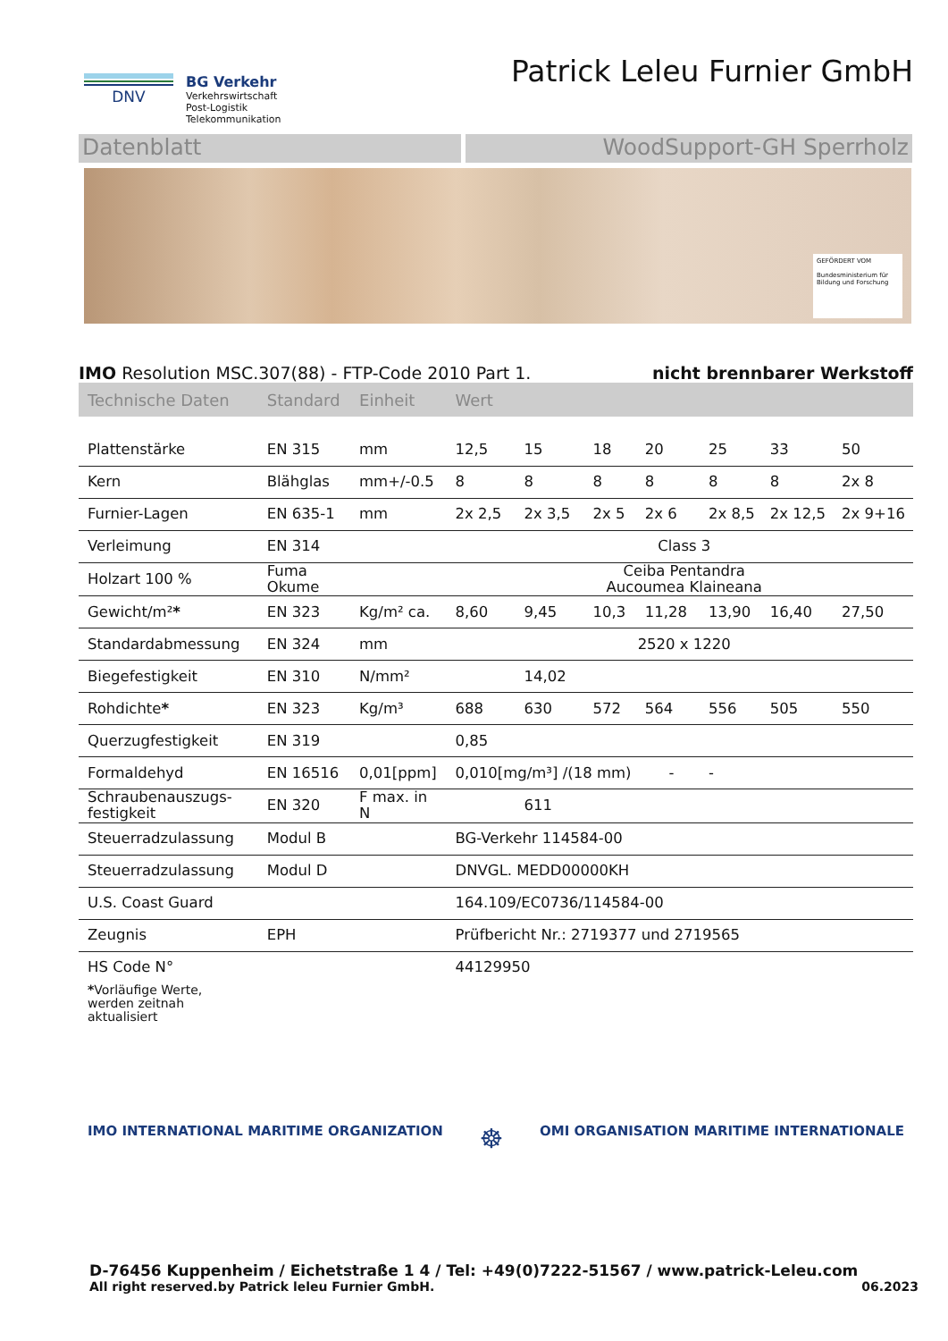DNV BG Verkehr
Verkehrswirtschaft
Post-Logistik
Telekommunikation
Patrick Leleu Furnier GmbH
Datenblatt WoodSupport-GH Sperrholz
GEFÖRDERT VOM
Bundesministerium für Bildung und Forschung
IMO Resolution MSC.307(88) - FTP-Code 2010 Part 1. nicht brennbarer Werkstoff
| Technische Daten | Standard | Einheit | Wert | | | | | | |
| --- | --- | --- | --- | --- | --- | --- | --- | --- | --- |
| Plattenstärke | EN 315 | mm | 12,5 | 15 | 18 | 20 | 25 | 33 | 50 |
| Kern | Blähglas | mm+/-0.5 | 8 | 8 | 8 | 8 | 8 | 8 | 2x 8 |
| Furnier-Lagen | EN 635-1 | mm | 2x 2,5 | 2x 3,5 | 2x 5 | 2x 6 | 2x 8,5 | 2x 12,5 | 2x 9+16 |
| Verleimung | EN 314 | | Class 3 | | | | | | |
| Holzart 100 % | Fuma Okume | | Ceiba Pentandra Aucoumea Klaineana | | | | | | |
| Gewicht/m² * | EN 323 | Kg/m² ca. | 8,60 | 9,45 | 10,3 | 11,28 | 13,90 | 16,40 | 27,50 |
| Standardabmessung | EN 324 | mm | 2520 x 1220 | | | | | | |
| Biegefestigkeit | EN 310 | N/mm² | | 14,02 | | | | | |
| Rohdichte * | EN 323 | Kg/m³ | 688 | 630 | 572 | 564 | 556 | 505 | 550 |
| Querzugfestigkeit | EN 319 | | 0,85 | | | | | | |
| Formaldehyd | EN 16516 | 0,01[ppm] | 0,010[mg/m³] /(18 mm) - | | | | - | | |
| Schraubenauszugs- festigkeit | EN 320 | F max. in N | | 611 | | | | | |
| Steuerradzulassung | Modul B | | BG-Verkehr 114584-00 | | | | | | |
| Steuerradzulassung | Modul D | | DNVGL. MEDD00000KH | | | | | | |
| U.S. Coast Guard | | | 164.109/EC0736/114584-00 | | | | | | |
| Zeugnis | EPH | | Prüfbericht Nr.: 2719377 und 2719565 | | | | | | |
| HS Code N° | | | 44129950 | | | | | | |
| * Vorläufige Werte, werden zeitnah aktualisiert | | | | | | | | | |
IMO INTERNATIONAL MARITIME ORGANIZATION ☸ OMI ORGANISATION MARITIME INTERNATIONALE
D-76456 Kuppenheim / Eichetstraße 1 4 / Tel: +49(0)7222-51567 / www.patrick-Leleu.com
All right reserved.by Patrick leleu Furnier GmbH. 06.2023